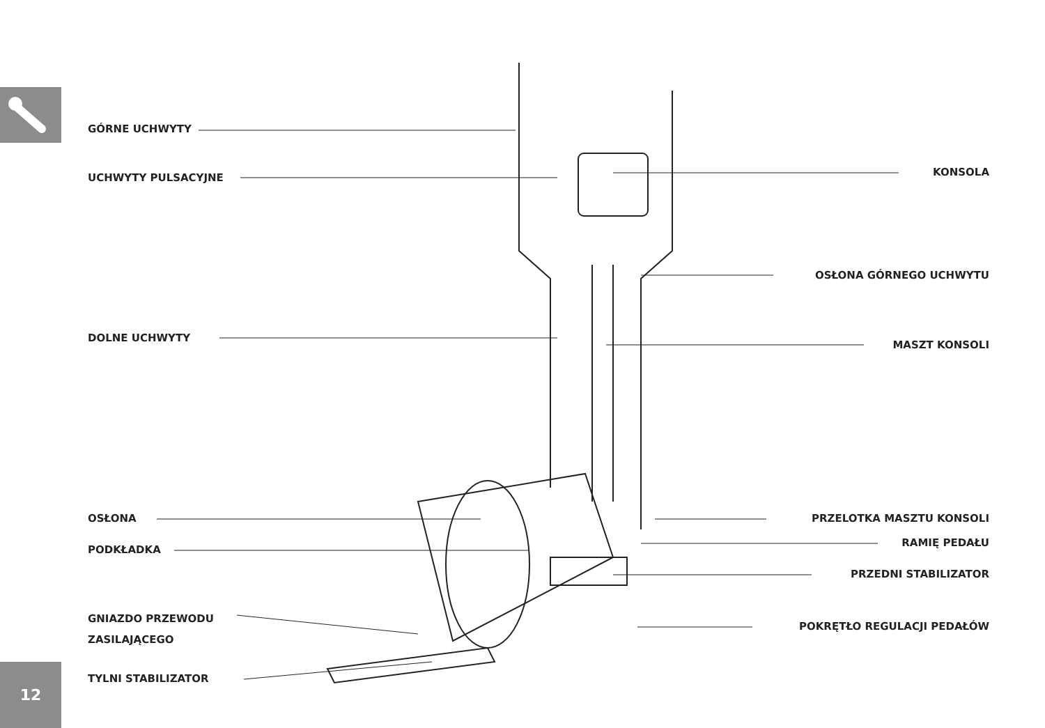12
GÓRNE UCHWYTY
UCHWYTY PULSACYJNE KONSOLA
OSŁONA GÓRNEGO UCHWYTU
DOLNE UCHWYTY
MASZT KONSOLI
OSŁONA PRZELOTKA MASZTU KONSOLI
RAMIĘ PEDAŁU
PODKŁADKA
PRZEDNI STABILIZATOR
GNIAZDO PRZEWODU
ZASILAJĄCEGO
POKRĘTŁO REGULACJI PEDAŁÓW
TYLNI STABILIZATOR